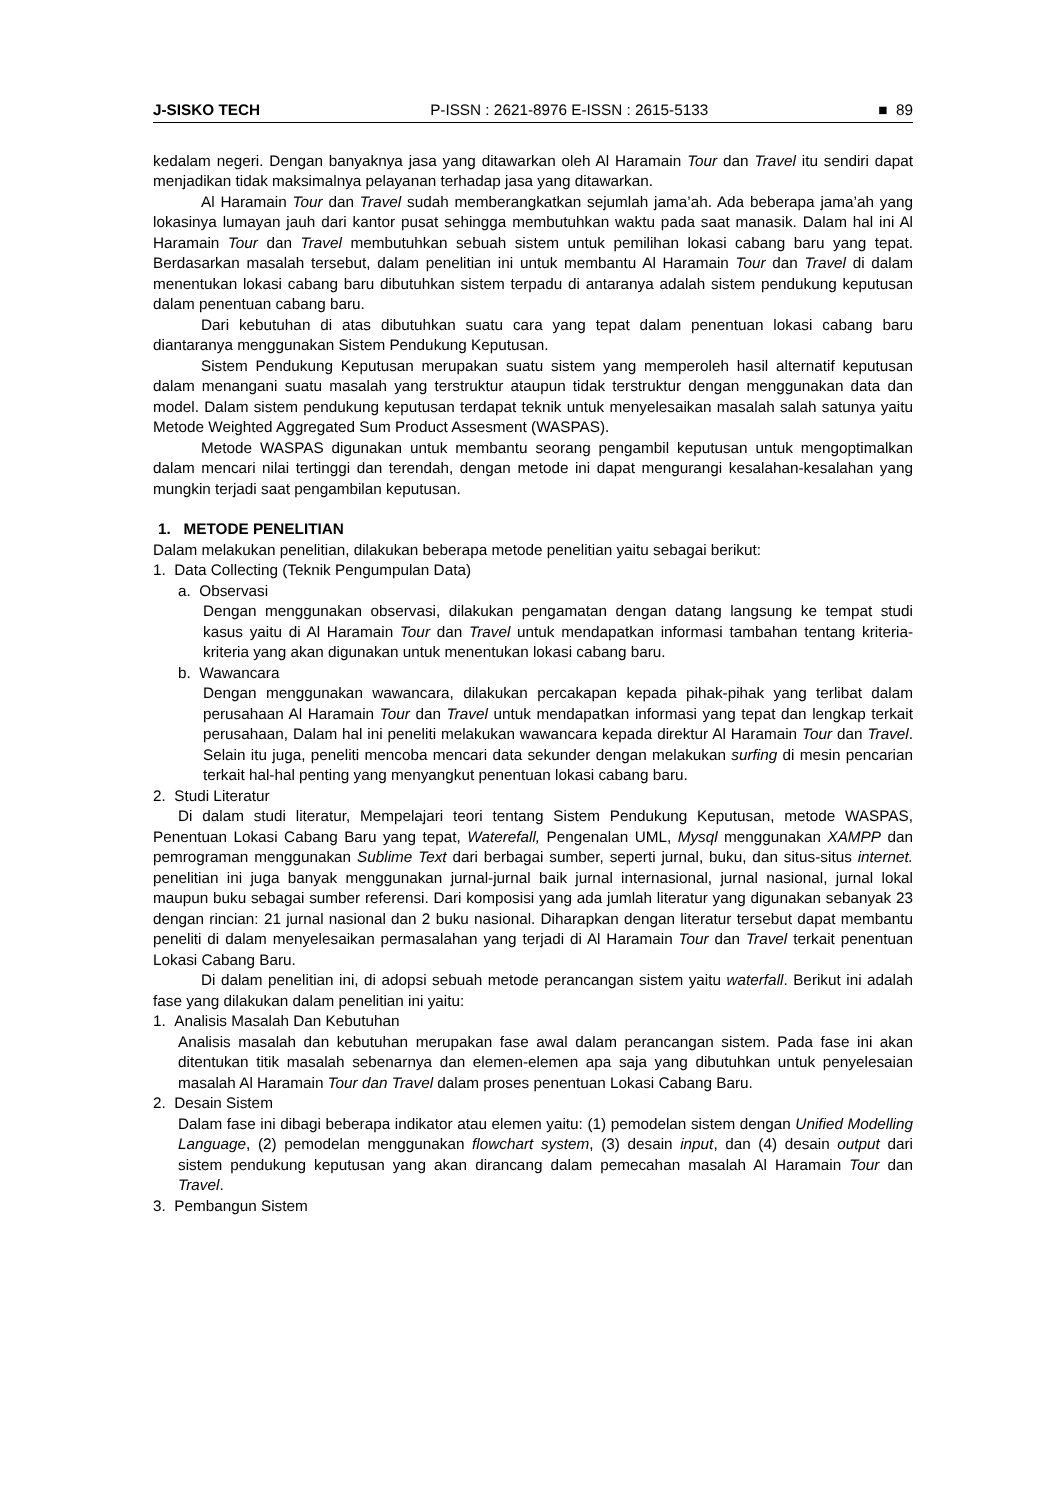J-SISKO TECH P-ISSN : 2621-8976 E-ISSN : 2615-5133 ■ 89
kedalam negeri. Dengan banyaknya jasa yang ditawarkan oleh Al Haramain Tour dan Travel itu sendiri dapat menjadikan tidak maksimalnya pelayanan terhadap jasa yang ditawarkan.
Al Haramain Tour dan Travel sudah memberangkatkan sejumlah jama’ah. Ada beberapa jama’ah yang lokasinya lumayan jauh dari kantor pusat sehingga membutuhkan waktu pada saat manasik. Dalam hal ini Al Haramain Tour dan Travel membutuhkan sebuah sistem untuk pemilihan lokasi cabang baru yang tepat. Berdasarkan masalah tersebut, dalam penelitian ini untuk membantu Al Haramain Tour dan Travel di dalam menentukan lokasi cabang baru dibutuhkan sistem terpadu di antaranya adalah sistem pendukung keputusan dalam penentuan cabang baru.
Dari kebutuhan di atas dibutuhkan suatu cara yang tepat dalam penentuan lokasi cabang baru diantaranya menggunakan Sistem Pendukung Keputusan.
Sistem Pendukung Keputusan merupakan suatu sistem yang memperoleh hasil alternatif keputusan dalam menangani suatu masalah yang terstruktur ataupun tidak terstruktur dengan menggunakan data dan model. Dalam sistem pendukung keputusan terdapat teknik untuk menyelesaikan masalah salah satunya yaitu Metode Weighted Aggregated Sum Product Assesment (WASPAS).
Metode WASPAS digunakan untuk membantu seorang pengambil keputusan untuk mengoptimalkan dalam mencari nilai tertinggi dan terendah, dengan metode ini dapat mengurangi kesalahan-kesalahan yang mungkin terjadi saat pengambilan keputusan.
1. METODE PENELITIAN
Dalam melakukan penelitian, dilakukan beberapa metode penelitian yaitu sebagai berikut:
1. Data Collecting (Teknik Pengumpulan Data)
a. Observasi
Dengan menggunakan observasi, dilakukan pengamatan dengan datang langsung ke tempat studi kasus yaitu di Al Haramain Tour dan Travel untuk mendapatkan informasi tambahan tentang kriteria-kriteria yang akan digunakan untuk menentukan lokasi cabang baru.
b. Wawancara
Dengan menggunakan wawancara, dilakukan percakapan kepada pihak-pihak yang terlibat dalam perusahaan Al Haramain Tour dan Travel untuk mendapatkan informasi yang tepat dan lengkap terkait perusahaan, Dalam hal ini peneliti melakukan wawancara kepada direktur Al Haramain Tour dan Travel. Selain itu juga, peneliti mencoba mencari data sekunder dengan melakukan surfing di mesin pencarian terkait hal-hal penting yang menyangkut penentuan lokasi cabang baru.
2. Studi Literatur
Di dalam studi literatur, Mempelajari teori tentang Sistem Pendukung Keputusan, metode WASPAS, Penentuan Lokasi Cabang Baru yang tepat, Waterefall, Pengenalan UML, Mysql menggunakan XAMPP dan pemrograman menggunakan Sublime Text dari berbagai sumber, seperti jurnal, buku, dan situs-situs internet. penelitian ini juga banyak menggunakan jurnal-jurnal baik jurnal internasional, jurnal nasional, jurnal lokal maupun buku sebagai sumber referensi. Dari komposisi yang ada jumlah literatur yang digunakan sebanyak 23 dengan rincian: 21 jurnal nasional dan 2 buku nasional. Diharapkan dengan literatur tersebut dapat membantu peneliti di dalam menyelesaikan permasalahan yang terjadi di Al Haramain Tour dan Travel terkait penentuan Lokasi Cabang Baru.
Di dalam penelitian ini, di adopsi sebuah metode perancangan sistem yaitu waterfall. Berikut ini adalah fase yang dilakukan dalam penelitian ini yaitu:
1. Analisis Masalah Dan Kebutuhan
Analisis masalah dan kebutuhan merupakan fase awal dalam perancangan sistem. Pada fase ini akan ditentukan titik masalah sebenarnya dan elemen-elemen apa saja yang dibutuhkan untuk penyelesaian masalah Al Haramain Tour dan Travel dalam proses penentuan Lokasi Cabang Baru.
2. Desain Sistem
Dalam fase ini dibagi beberapa indikator atau elemen yaitu: (1) pemodelan sistem dengan Unified Modelling Language, (2) pemodelan menggunakan flowchart system, (3) desain input, dan (4) desain output dari sistem pendukung keputusan yang akan dirancang dalam pemecahan masalah Al Haramain Tour dan Travel.
3. Pembangun Sistem